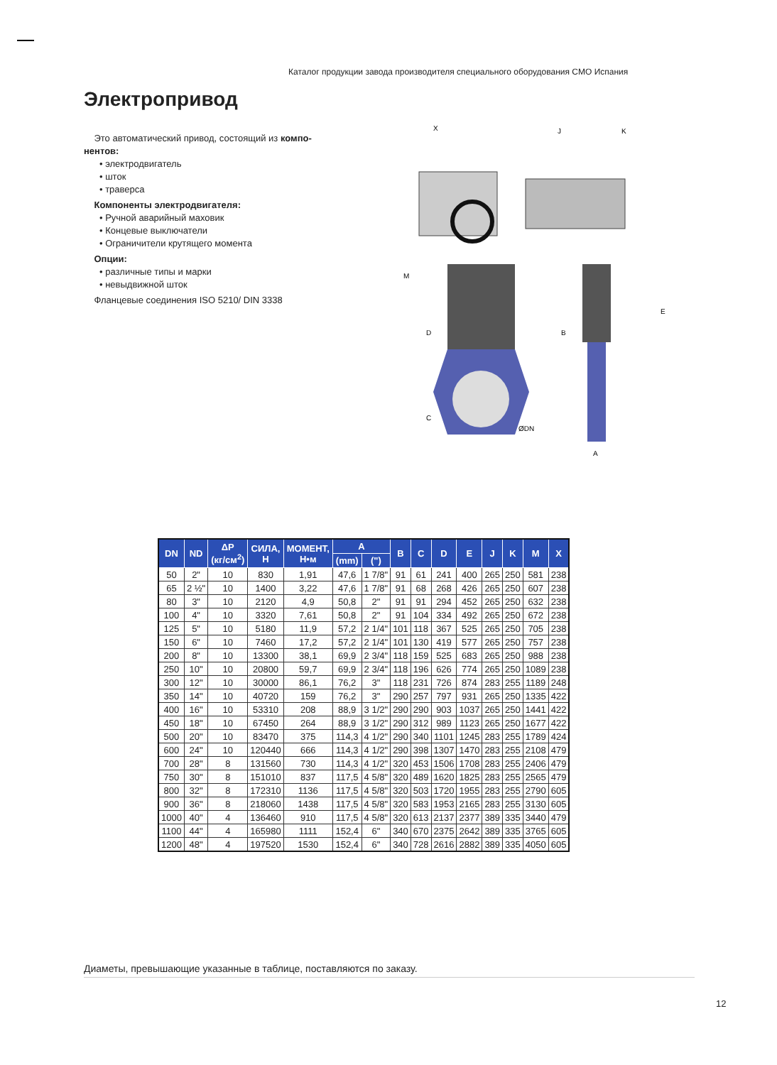Каталог продукции завода производителя специального оборудования CMO Испания
Электропривод
Это автоматический привод, состоящий из компо-нентов:
• электродвигатель
• шток
• траверса
Компоненты электродвигателя:
• Ручной аварийный маховик
• Концевые выключатели
• Ограничители крутящего момента
Опции:
• различные типы и марки
• невыдвижной шток
Фланцевые соединения ISO 5210/ DIN 3338
X
J
K
M
D
C
E
B
ØDN
A
| DN | ND | ΔP (кг/см<sup>2</sup>) | СИЛА, Н | МОМЕНТ, Н•м | A | | B | C | D | E | J | K | M | X |
| --- | --- | --- | --- | --- | --- | --- | --- | --- | --- | --- | --- | --- | --- | --- |
| | | | | | (mm) | (") | | | | | | | | |
| 50 | 2" | 10 | 830 | 1,91 | 47,6 | 1 7/8" | 91 | 61 | 241 | 400 | 265 | 250 | 581 | 238 |
| 65 | 2 ½" | 10 | 1400 | 3,22 | 47,6 | 1 7/8" | 91 | 68 | 268 | 426 | 265 | 250 | 607 | 238 |
| 80 | 3" | 10 | 2120 | 4,9 | 50,8 | 2" | 91 | 91 | 294 | 452 | 265 | 250 | 632 | 238 |
| 100 | 4" | 10 | 3320 | 7,61 | 50,8 | 2" | 91 | 104 | 334 | 492 | 265 | 250 | 672 | 238 |
| 125 | 5" | 10 | 5180 | 11,9 | 57,2 | 2 1/4" | 101 | 118 | 367 | 525 | 265 | 250 | 705 | 238 |
| 150 | 6" | 10 | 7460 | 17,2 | 57,2 | 2 1/4" | 101 | 130 | 419 | 577 | 265 | 250 | 757 | 238 |
| 200 | 8" | 10 | 13300 | 38,1 | 69,9 | 2 3/4" | 118 | 159 | 525 | 683 | 265 | 250 | 988 | 238 |
| 250 | 10" | 10 | 20800 | 59,7 | 69,9 | 2 3/4" | 118 | 196 | 626 | 774 | 265 | 250 | 1089 | 238 |
| 300 | 12" | 10 | 30000 | 86,1 | 76,2 | 3" | 118 | 231 | 726 | 874 | 283 | 255 | 1189 | 248 |
| 350 | 14" | 10 | 40720 | 159 | 76,2 | 3" | 290 | 257 | 797 | 931 | 265 | 250 | 1335 | 422 |
| 400 | 16" | 10 | 53310 | 208 | 88,9 | 3 1/2" | 290 | 290 | 903 | 1037 | 265 | 250 | 1441 | 422 |
| 450 | 18" | 10 | 67450 | 264 | 88,9 | 3 1/2" | 290 | 312 | 989 | 1123 | 265 | 250 | 1677 | 422 |
| 500 | 20" | 10 | 83470 | 375 | 114,3 | 4 1/2" | 290 | 340 | 1101 | 1245 | 283 | 255 | 1789 | 424 |
| 600 | 24" | 10 | 120440 | 666 | 114,3 | 4 1/2" | 290 | 398 | 1307 | 1470 | 283 | 255 | 2108 | 479 |
| 700 | 28" | 8 | 131560 | 730 | 114,3 | 4 1/2" | 320 | 453 | 1506 | 1708 | 283 | 255 | 2406 | 479 |
| 750 | 30" | 8 | 151010 | 837 | 117,5 | 4 5/8" | 320 | 489 | 1620 | 1825 | 283 | 255 | 2565 | 479 |
| 800 | 32" | 8 | 172310 | 1136 | 117,5 | 4 5/8" | 320 | 503 | 1720 | 1955 | 283 | 255 | 2790 | 605 |
| 900 | 36" | 8 | 218060 | 1438 | 117,5 | 4 5/8" | 320 | 583 | 1953 | 2165 | 283 | 255 | 3130 | 605 |
| 1000 | 40" | 4 | 136460 | 910 | 117,5 | 4 5/8" | 320 | 613 | 2137 | 2377 | 389 | 335 | 3440 | 479 |
| 1100 | 44" | 4 | 165980 | 1111 | 152,4 | 6" | 340 | 670 | 2375 | 2642 | 389 | 335 | 3765 | 605 |
| 1200 | 48" | 4 | 197520 | 1530 | 152,4 | 6" | 340 | 728 | 2616 | 2882 | 389 | 335 | 4050 | 605 |
Диаметы, превышающие указанные в таблице, поставляются по заказу.
12